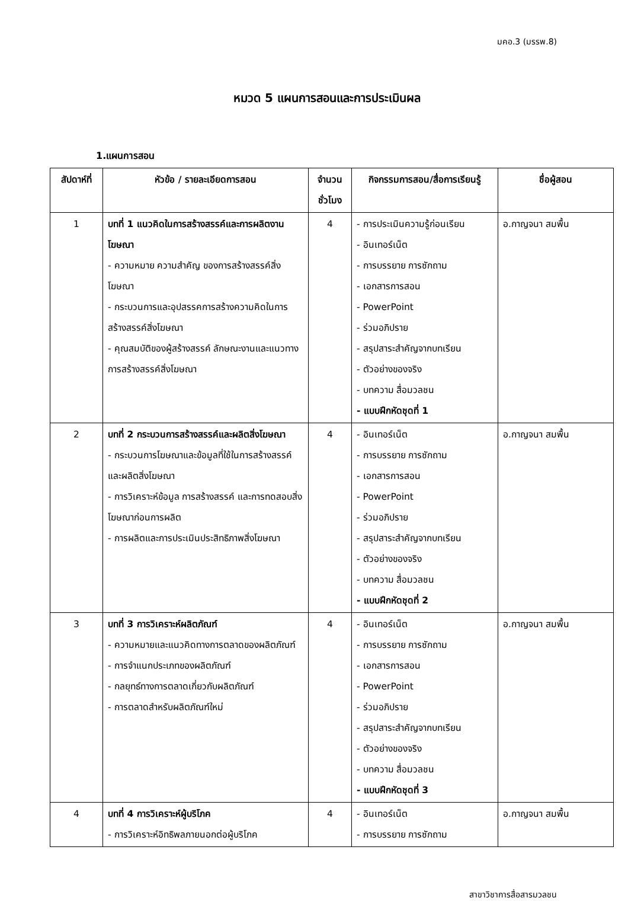มคอ.3 (มรรพ.8)
หมวด 5 แผนการสอนและการประเมินผล
1.แผนการสอน
| สัปดาห์ที่ | หัวข้อ / รายละเอียดการสอน | จำนวน ชั่วโมง | กิจกรรมการสอน/สื่อการเรียนรู้ | ชื่อผู้สอน |
| --- | --- | --- | --- | --- |
| 1 | บทที่ 1 แนวคิดในการสร้างสรรค์และการผลิตงานโฆษณา - ความหมาย ความสำคัญ ของการสร้างสรรค์สิ่งโฆษณา - กระบวนการและอุปสรรคการสร้างความคิดในการสร้างสรรค์สิ่งโฆษณา - คุณสมบัติของผู้สร้างสรรค์ ลักษณะงานและแนวทางการสร้างสรรค์สิ่งโฆษณา | 4 | - การประเมินความรู้ก่อนเรียน - อินเทอร์เน็ต - การบรรยาย การซักถาม - เอกสารการสอน - PowerPoint - ร่วมอภิปราย - สรุปสาระสำคัญจากบทเรียน - ตัวอย่างของจริง - บทความ สื่อมวลชน - แบบฝึกหัดชุดที่ 1 | อ.กาญจนา สมพื้น |
| 2 | บทที่ 2 กระบวนการสร้างสรรค์และผลิตสิ่งโฆษณา - กระบวนการโฆษณาและข้อมูลที่ใช้ในการสร้างสรรค์และผลิตสิ่งโฆษณา - การวิเคราะห์ข้อมูล การสร้างสรรค์ และการทดสอบสิ่งโฆษณาก่อนการผลิต - การผลิตและการประเมินประสิทธิภาพสิ่งโฆษณา | 4 | - อินเทอร์เน็ต - การบรรยาย การซักถาม - เอกสารการสอน - PowerPoint - ร่วมอภิปราย - สรุปสาระสำคัญจากบทเรียน - ตัวอย่างของจริง - บทความ สื่อมวลชน - แบบฝึกหัดชุดที่ 2 | อ.กาญจนา สมพื้น |
| 3 | บทที่ 3 การวิเคราะห์ผลิตภัณฑ์ - ความหมายและแนวคิดทางการตลาดของผลิตภัณฑ์ - การจำแนกประเภทของผลิตภัณฑ์ - กลยุทธ์ทางการตลาดเกี่ยวกับผลิตภัณฑ์ - การตลาดสำหรับผลิตภัณฑ์ใหม่ | 4 | - อินเทอร์เน็ต - การบรรยาย การซักถาม - เอกสารการสอน - PowerPoint - ร่วมอภิปราย - สรุปสาระสำคัญจากบทเรียน - ตัวอย่างของจริง - บทความ สื่อมวลชน - แบบฝึกหัดชุดที่ 3 | อ.กาญจนา สมพื้น |
| 4 | บทที่ 4 การวิเคราะห์ผู้บริโภค - การวิเคราะห์อิทธิพลภายนอกต่อผู้บริโภค | 4 | - อินเทอร์เน็ต - การบรรยาย การซักถาม | อ.กาญจนา สมพื้น |
สาขาวิชาการสื่อสารมวลชน